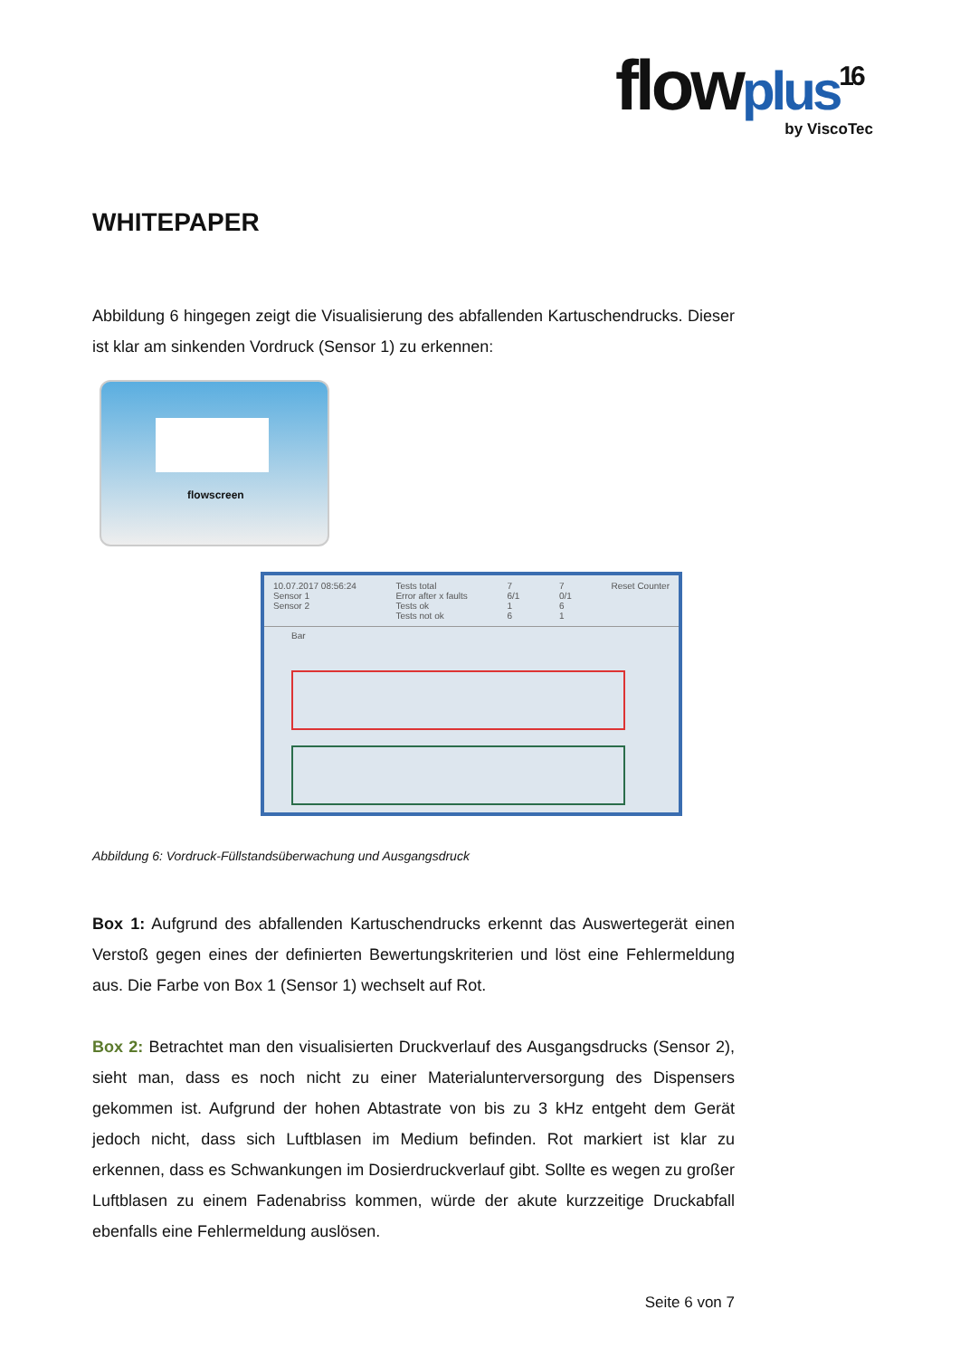flowplus<sup>16</sup>
by ViscoTec
WHITEPAPER
Abbildung 6 hingegen zeigt die Visualisierung des abfallenden Kartuschendrucks. Dieser ist klar am sinkenden Vordruck (Sensor 1) zu erkennen:
flowscreen
10.07.2017 08:56:24
Sensor 1
Sensor 2 Tests total
Error after x faults
Tests ok
Tests not ok 7
6/1
1
6 7
0/1
6
1 Reset Counter
Bar
Abbildung 6: Vordruck-Füllstandsüberwachung und Ausgangsdruck
Box 1: Aufgrund des abfallenden Kartuschendrucks erkennt das Auswertegerät einen Verstoß gegen eines der definierten Bewertungskriterien und löst eine Fehlermeldung aus. Die Farbe von Box 1 (Sensor 1) wechselt auf Rot.
Box 2: Betrachtet man den visualisierten Druckverlauf des Ausgangsdrucks (Sensor 2), sieht man, dass es noch nicht zu einer Materialunterversorgung des Dispensers gekommen ist. Aufgrund der hohen Abtastrate von bis zu 3 kHz entgeht dem Gerät jedoch nicht, dass sich Luftblasen im Medium befinden. Rot markiert ist klar zu erkennen, dass es Schwankungen im Dosierdruckverlauf gibt. Sollte es wegen zu großer Luftblasen zu einem Fadenabriss kommen, würde der akute kurzzeitige Druckabfall ebenfalls eine Fehlermeldung auslösen.
Seite 6 von 7